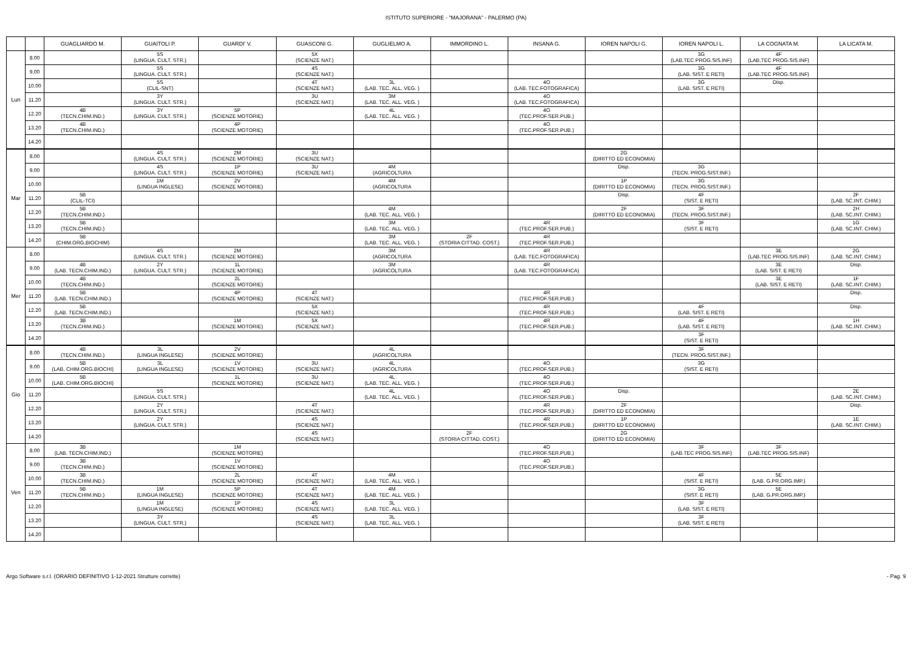ISTITUTO SUPERIORE - "MAJORANA" - PALERMO (PA)
| | | GUAGLIARDO M. | GUAITOLI P. | GUARDI' V. | GUASCONI G. | GUGLIELMO A. | IMMORDINO L. | INSANA G. | IOREN NAPOLI G. | IOREN NAPOLI L. | LA COGNATA M. | LA LICATA M. |
| --- | --- | --- | --- | --- | --- | --- | --- | --- | --- | --- | --- | --- |
| Lun | 8.00 | | 5S (LINGUA. CULT. STR.) | | 5X (SCIENZE NAT.) | | | | | 3G (LAB.TEC PROG.SIS.INF) | 4F (LAB.TEC PROG.SIS.INF) | |
| | 9.00 | | 5S (LINGUA. CULT. STR.) | | 4S (SCIENZE NAT.) | | | | | 3G (LAB. SIST. E RETI) | 4F (LAB.TEC PROG.SIS.INF) | |
| | 10.00 | | 5S (CLIL-SNT) | | 4T (SCIENZE NAT.) | 3L (LAB. TEC. ALL. VEG. ) | | 4O (LAB. TEC.FOTOGRAFICA) | | 3G (LAB. SIST. E RETI) | Disp. | |
| | 11.20 | | 3Y (LINGUA. CULT. STR.) | | 3U (SCIENZE NAT.) | 3M (LAB. TEC. ALL. VEG. ) | | 4O (LAB. TEC.FOTOGRAFICA) | | | | |
| | 12.20 | 4B (TECN.CHIM.IND.) | 3Y (LINGUA. CULT. STR.) | 5P (SCIENZE MOTORIE) | | 4L (LAB. TEC. ALL. VEG. ) | | 4O (TEC.PROF.SER.PUB.) | | | | |
| | 13.20 | 4B (TECN.CHIM.IND.) | | 4P (SCIENZE MOTORIE) | | | | 4O (TEC.PROF.SER.PUB.) | | | | |
| | 14.20 | | | | | | | | | | | |
| Mar | 8.00 | | 4S (LINGUA. CULT. STR.) | 2M (SCIENZE MOTORIE) | 3U (SCIENZE NAT.) | | | | 2G (DIRITTO ED ECONOMIA) | | | |
| | 9.00 | | 4S (LINGUA. CULT. STR.) | 1P (SCIENZE MOTORIE) | 3U (SCIENZE NAT.) | 4M (AGRICOLTURA | | | Disp. | 3G (TECN. PROG.SIST.INF.) | | |
| | 10.00 | | 1M (LINGUA INGLESE) | 2V (SCIENZE MOTORIE) | | 4M (AGRICOLTURA | | | 1P (DIRITTO ED ECONOMIA) | 3G (TECN. PROG.SIST.INF.) | | |
| | 11.20 | 5B (CLIL-TCI) | | | | | | | Disp. | 4F (SIST. E RETI) | | 2F (LAB. SC.INT. CHIM.) |
| | 12.20 | 5B (TECN.CHIM.IND.) | | | | 4M (LAB. TEC. ALL. VEG. ) | | | 2F (DIRITTO ED ECONOMIA) | 3F (TECN. PROG.SIST.INF.) | | 2H (LAB. SC.INT. CHIM.) |
| | 13.20 | 5B (TECN.CHIM.IND.) | | | | 3M (LAB. TEC. ALL. VEG. ) | | 4R (TEC.PROF.SER.PUB.) | | 3F (SIST. E RETI) | | 1G (LAB. SC.INT. CHIM.) |
| | 14.20 | 5B (CHIM.ORG.BIOCHIM) | | | | 3M (LAB. TEC. ALL. VEG. ) | 2F (STORIA CITTAD. COST.) | 4R (TEC.PROF.SER.PUB.) | | | | |
| Mer | 8.00 | | 4S (LINGUA. CULT. STR.) | 2M (SCIENZE MOTORIE) | | 3M (AGRICOLTURA | | 4R (LAB. TEC.FOTOGRAFICA) | | | 3E (LAB.TEC PROG.SIS.INF) | 2G (LAB. SC.INT. CHIM.) |
| | 9.00 | 4B (LAB. TECN.CHIM.IND.) | 2Y (LINGUA. CULT. STR.) | 1L (SCIENZE MOTORIE) | | 3M (AGRICOLTURA | | 4R (LAB. TEC.FOTOGRAFICA) | | | 3E (LAB. SIST. E RETI) | Disp. |
| | 10.00 | 4B (TECN.CHIM.IND.) | | 2L (SCIENZE MOTORIE) | | | | | | | 3E (LAB. SIST. E RETI) | 1F (LAB. SC.INT. CHIM.) |
| | 11.20 | 5B (LAB. TECN.CHIM.IND.) | | 4P (SCIENZE MOTORIE) | 4T (SCIENZE NAT.) | | | 4R (TEC.PROF.SER.PUB.) | | | | Disp. |
| | 12.20 | 5B (LAB. TECN.CHIM.IND.) | | | 5X (SCIENZE NAT.) | | | 4R (TEC.PROF.SER.PUB.) | | 4F (LAB. SIST. E RETI) | | Disp. |
| | 13.20 | 3B (TECN.CHIM.IND.) | | 1M (SCIENZE MOTORIE) | 5X (SCIENZE NAT.) | | | 4R (TEC.PROF.SER.PUB.) | | 4F (LAB. SIST. E RETI) | | 1H (LAB. SC.INT. CHIM.) |
| | 14.20 | | | | | | | | | 3F (SIST. E RETI) | | |
| Gio | 8.00 | 4B (TECN.CHIM.IND.) | 3L (LINGUA INGLESE) | 2V (SCIENZE MOTORIE) | | 4L (AGRICOLTURA | | | | 3F (TECN. PROG.SIST.INF.) | | |
| | 9.00 | 5B (LAB. CHIM.ORG.BIOCHI) | 3L (LINGUA INGLESE) | 1V (SCIENZE MOTORIE) | 3U (SCIENZE NAT.) | 4L (AGRICOLTURA | | 4O (TEC.PROF.SER.PUB.) | | 3G (SIST. E RETI) | | |
| | 10.00 | 5B (LAB. CHIM.ORG.BIOCHI) | | 1L (SCIENZE MOTORIE) | 3U (SCIENZE NAT.) | 4L (LAB. TEC. ALL. VEG. ) | | 4O (TEC.PROF.SER.PUB.) | | | | |
| | 11.20 | | 5S (LINGUA. CULT. STR.) | | | 4L (LAB. TEC. ALL. VEG. ) | | 4O (TEC.PROF.SER.PUB.) | Disp. | | | 2E (LAB. SC.INT. CHIM.) |
| | 12.20 | | 2Y (LINGUA. CULT. STR.) | | 4T (SCIENZE NAT.) | | | 4R (TEC.PROF.SER.PUB.) | 2F (DIRITTO ED ECONOMIA) | | | Disp. |
| | 13.20 | | 2Y (LINGUA. CULT. STR.) | | 4S (SCIENZE NAT.) | | | 4R (TEC.PROF.SER.PUB.) | 1P (DIRITTO ED ECONOMIA) | | | 1E (LAB. SC.INT. CHIM.) |
| | 14.20 | | | | 4S (SCIENZE NAT.) | | 2F (STORIA CITTAD. COST.) | | 2G (DIRITTO ED ECONOMIA) | | | |
| Ven | 8.00 | 3B (LAB. TECN.CHIM.IND.) | | 1M (SCIENZE MOTORIE) | | | | 4O (TEC.PROF.SER.PUB.) | | 3F (LAB.TEC PROG.SIS.INF) | 3F (LAB.TEC PROG.SIS.INF) | |
| | 9.00 | 3B (TECN.CHIM.IND.) | | 1V (SCIENZE MOTORIE) | | | | 4O (TEC.PROF.SER.PUB.) | | | | |
| | 10.00 | 3B (TECN.CHIM.IND.) | | 2L (SCIENZE MOTORIE) | 4T (SCIENZE NAT.) | 4M (LAB. TEC. ALL. VEG. ) | | | | 4F (SIST. E RETI) | 5E (LAB. G.PR.ORG.IMP.) | |
| | 11.20 | 5B (TECN.CHIM.IND.) | 1M (LINGUA INGLESE) | 5P (SCIENZE MOTORIE) | 4T (SCIENZE NAT.) | 4M (LAB. TEC. ALL. VEG. ) | | | | 3G (SIST. E RETI) | 5E (LAB. G.PR.ORG.IMP.) | |
| | 12.20 | | 1M (LINGUA INGLESE) | 1P (SCIENZE MOTORIE) | 4S (SCIENZE NAT.) | 3L (LAB. TEC. ALL. VEG. ) | | | | 3F (LAB. SIST. E RETI) | | |
| | 13.20 | | 3Y (LINGUA. CULT. STR.) | | 4S (SCIENZE NAT.) | 3L (LAB. TEC. ALL. VEG. ) | | | | 3F (LAB. SIST. E RETI) | | |
| | 14.20 | | | | | | | | | | | |
Argo Software s.r.l. (ORARIO DEFINITIVO 1-12-2021 Strutture corrette) - Pag. 9